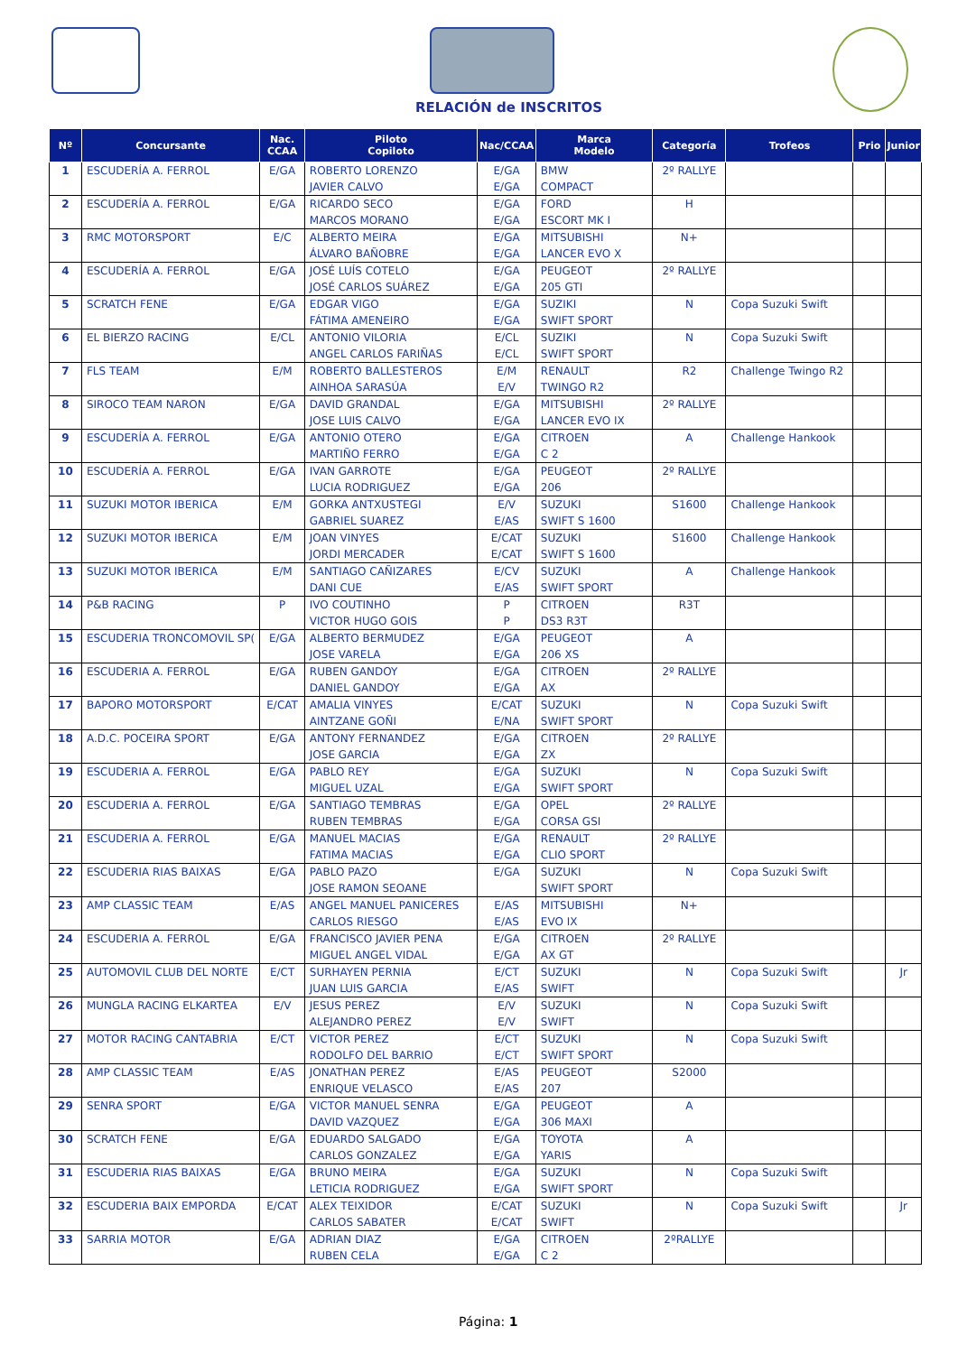RELACIÓN de INSCRITOS
| Nº | Concursante | Nac. CCAA | Piloto Copiloto | Nac/CCAA | Marca Modelo | Categoría | Trofeos | Prio | Junior |
| --- | --- | --- | --- | --- | --- | --- | --- | --- | --- |
| 1 | ESCUDERÍA A. FERROL | E/GA | ROBERTO LORENZO | E/GA | BMW | 2º RALLYE | | | |
| | | | JAVIER CALVO | E/GA | COMPACT | | | | |
| 2 | ESCUDERÍA A. FERROL | E/GA | RICARDO SECO | E/GA | FORD | H | | | |
| | | | MARCOS MORANO | E/GA | ESCORT MK I | | | | |
| 3 | RMC MOTORSPORT | E/C | ALBERTO MEIRA | E/GA | MITSUBISHI | N+ | | | |
| | | | ÁLVARO BAÑOBRE | E/GA | LANCER EVO X | | | | |
| 4 | ESCUDERÍA A. FERROL | E/GA | JOSÉ LUÍS COTELO | E/GA | PEUGEOT | 2º RALLYE | | | |
| | | | JOSÉ CARLOS SUÁREZ | E/GA | 205 GTI | | | | |
| 5 | SCRATCH FENE | E/GA | EDGAR VIGO | E/GA | SUZIKI | N | Copa Suzuki Swift | | |
| | | | FÁTIMA AMENEIRO | E/GA | SWIFT SPORT | | | | |
| 6 | EL BIERZO RACING | E/CL | ANTONIO VILORIA | E/CL | SUZIKI | N | Copa Suzuki Swift | | |
| | | | ANGEL CARLOS FARIÑAS | E/CL | SWIFT SPORT | | | | |
| 7 | FLS TEAM | E/M | ROBERTO BALLESTEROS | E/M | RENAULT | R2 | Challenge Twingo R2 | | |
| | | | AINHOA SARASÚA | E/V | TWINGO R2 | | | | |
| 8 | SIROCO TEAM NARON | E/GA | DAVID GRANDAL | E/GA | MITSUBISHI | 2º RALLYE | | | |
| | | | JOSE LUIS CALVO | E/GA | LANCER EVO IX | | | | |
| 9 | ESCUDERÍA A. FERROL | E/GA | ANTONIO OTERO | E/GA | CITROEN | A | Challenge Hankook | | |
| | | | MARTIÑO FERRO | E/GA | C 2 | | | | |
| 10 | ESCUDERÍA A. FERROL | E/GA | IVAN GARROTE | E/GA | PEUGEOT | 2º RALLYE | | | |
| | | | LUCIA RODRIGUEZ | E/GA | 206 | | | | |
| 11 | SUZUKI MOTOR IBERICA | E/M | GORKA ANTXUSTEGI | E/V | SUZUKI | S1600 | Challenge Hankook | | |
| | | | GABRIEL SUAREZ | E/AS | SWIFT S 1600 | | | | |
| 12 | SUZUKI MOTOR IBERICA | E/M | JOAN VINYES | E/CAT | SUZUKI | S1600 | Challenge Hankook | | |
| | | | JORDI MERCADER | E/CAT | SWIFT S 1600 | | | | |
| 13 | SUZUKI MOTOR IBERICA | E/M | SANTIAGO CAÑIZARES | E/CV | SUZUKI | A | Challenge Hankook | | |
| | | | DANI CUE | E/AS | SWIFT SPORT | | | | |
| 14 | P&B RACING | P | IVO COUTINHO | P | CITROEN | R3T | | | |
| | | | VICTOR HUGO GOIS | P | DS3 R3T | | | | |
| 15 | ESCUDERIA TRONCOMOVIL SP( | E/GA | ALBERTO BERMUDEZ | E/GA | PEUGEOT | A | | | |
| | | | JOSE VARELA | E/GA | 206 XS | | | | |
| 16 | ESCUDERIA A. FERROL | E/GA | RUBEN GANDOY | E/GA | CITROEN | 2º RALLYE | | | |
| | | | DANIEL GANDOY | E/GA | AX | | | | |
| 17 | BAPORO MOTORSPORT | E/CAT | AMALIA VINYES | E/CAT | SUZUKI | N | Copa Suzuki Swift | | |
| | | | AINTZANE GOÑI | E/NA | SWIFT SPORT | | | | |
| 18 | A.D.C. POCEIRA SPORT | E/GA | ANTONY FERNANDEZ | E/GA | CITROEN | 2º RALLYE | | | |
| | | | JOSE GARCIA | E/GA | ZX | | | | |
| 19 | ESCUDERIA A. FERROL | E/GA | PABLO REY | E/GA | SUZUKI | N | Copa Suzuki Swift | | |
| | | | MIGUEL UZAL | E/GA | SWIFT SPORT | | | | |
| 20 | ESCUDERIA A. FERROL | E/GA | SANTIAGO TEMBRAS | E/GA | OPEL | 2º RALLYE | | | |
| | | | RUBEN TEMBRAS | E/GA | CORSA GSI | | | | |
| 21 | ESCUDERIA A. FERROL | E/GA | MANUEL MACIAS | E/GA | RENAULT | 2º RALLYE | | | |
| | | | FATIMA MACIAS | E/GA | CLIO SPORT | | | | |
| 22 | ESCUDERIA RIAS BAIXAS | E/GA | PABLO PAZO | E/GA | SUZUKI | N | Copa Suzuki Swift | | |
| | | | JOSE RAMON SEOANE | | SWIFT SPORT | | | | |
| 23 | AMP CLASSIC TEAM | E/AS | ANGEL MANUEL PANICERES | E/AS | MITSUBISHI | N+ | | | |
| | | | CARLOS RIESGO | E/AS | EVO IX | | | | |
| 24 | ESCUDERIA A. FERROL | E/GA | FRANCISCO JAVIER PENA | E/GA | CITROEN | 2º RALLYE | | | |
| | | | MIGUEL ANGEL VIDAL | E/GA | AX GT | | | | |
| 25 | AUTOMOVIL CLUB DEL NORTE | E/CT | SURHAYEN PERNIA | E/CT | SUZUKI | N | Copa Suzuki Swift | | Jr |
| | | | JUAN LUIS GARCIA | E/AS | SWIFT | | | | |
| 26 | MUNGLA RACING ELKARTEA | E/V | JESUS PEREZ | E/V | SUZUKI | N | Copa Suzuki Swift | | |
| | | | ALEJANDRO PEREZ | E/V | SWIFT | | | | |
| 27 | MOTOR RACING CANTABRIA | E/CT | VICTOR PEREZ | E/CT | SUZUKI | N | Copa Suzuki Swift | | |
| | | | RODOLFO DEL BARRIO | E/CT | SWIFT SPORT | | | | |
| 28 | AMP CLASSIC TEAM | E/AS | JONATHAN PEREZ | E/AS | PEUGEOT | S2000 | | | |
| | | | ENRIQUE VELASCO | E/AS | 207 | | | | |
| 29 | SENRA SPORT | E/GA | VICTOR MANUEL SENRA | E/GA | PEUGEOT | A | | | |
| | | | DAVID VAZQUEZ | E/GA | 306 MAXI | | | | |
| 30 | SCRATCH FENE | E/GA | EDUARDO SALGADO | E/GA | TOYOTA | A | | | |
| | | | CARLOS GONZALEZ | E/GA | YARIS | | | | |
| 31 | ESCUDERIA RIAS BAIXAS | E/GA | BRUNO MEIRA | E/GA | SUZUKI | N | Copa Suzuki Swift | | |
| | | | LETICIA RODRIGUEZ | E/GA | SWIFT SPORT | | | | |
| 32 | ESCUDERIA BAIX EMPORDA | E/CAT | ALEX TEIXIDOR | E/CAT | SUZUKI | N | Copa Suzuki Swift | | Jr |
| | | | CARLOS SABATER | E/CAT | SWIFT | | | | |
| 33 | SARRIA MOTOR | E/GA | ADRIAN DIAZ | E/GA | CITROEN | 2ºRALLYE | | | |
| | | | RUBEN CELA | E/GA | C 2 | | | | |
Página: 1